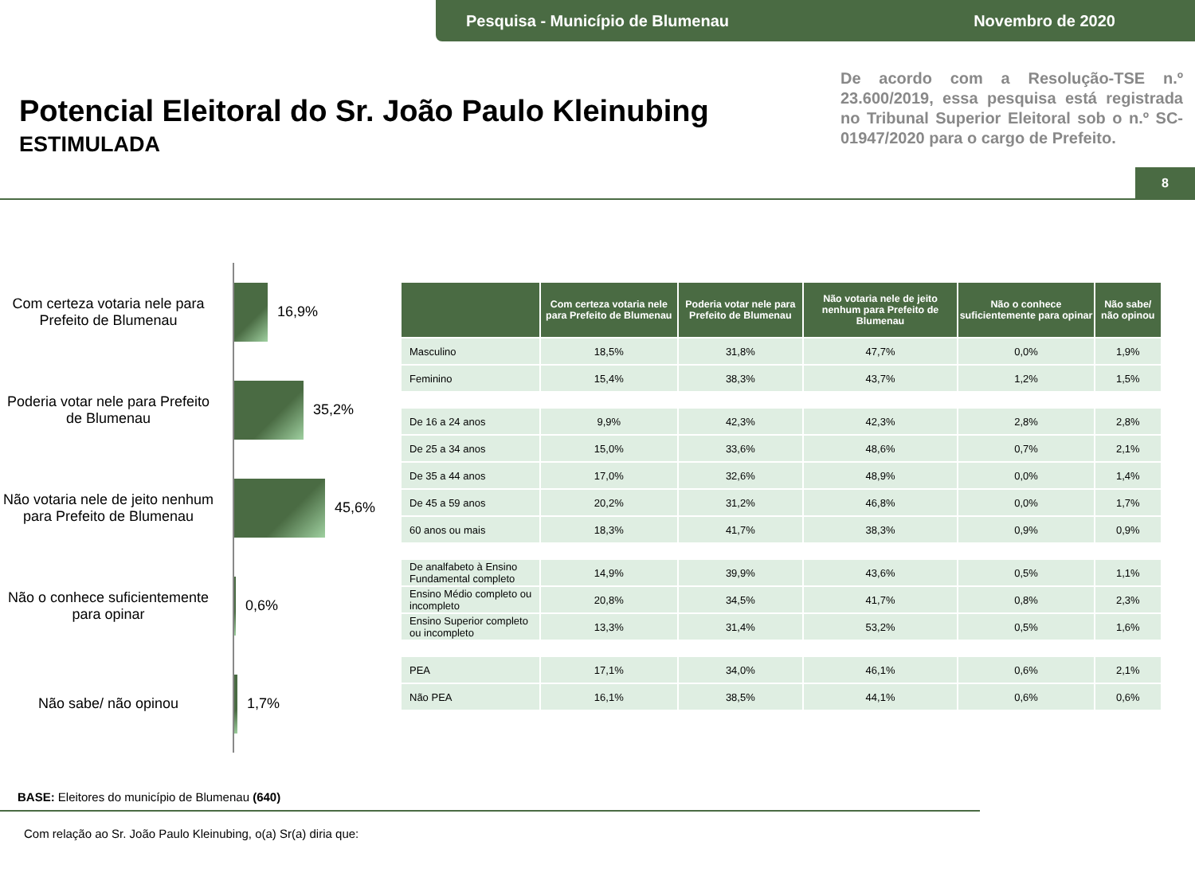Pesquisa - Município de Blumenau Novembro de 2020
Potencial Eleitoral do Sr. João Paulo Kleinubing
ESTIMULADA
De acordo com a Resolução-TSE n.º 23.600/2019, essa pesquisa está registrada no Tribunal Superior Eleitoral sob o n.º SC-01947/2020 para o cargo de Prefeito.
8
Com certeza votaria nele para Prefeito de Blumenau
16,9%
Poderia votar nele para Prefeito de Blumenau
35,2%
Não votaria nele de jeito nenhum para Prefeito de Blumenau
45,6%
Não o conhece suficientemente para opinar
0,6%
Não sabe/ não opinou 1,7%
| | Com certeza votaria nele para Prefeito de Blumenau | Poderia votar nele para Prefeito de Blumenau | Não votaria nele de jeito nenhum para Prefeito de Blumenau | Não o conhece suficientemente para opinar | Não sabe/ não opinou |
| --- | --- | --- | --- | --- | --- |
| Masculino | 18,5% | 31,8% | 47,7% | 0,0% | 1,9% |
| Feminino | 15,4% | 38,3% | 43,7% | 1,2% | 1,5% |
| De 16 a 24 anos | 9,9% | 42,3% | 42,3% | 2,8% | 2,8% |
| De 25 a 34 anos | 15,0% | 33,6% | 48,6% | 0,7% | 2,1% |
| De 35 a 44 anos | 17,0% | 32,6% | 48,9% | 0,0% | 1,4% |
| De 45 a 59 anos | 20,2% | 31,2% | 46,8% | 0,0% | 1,7% |
| 60 anos ou mais | 18,3% | 41,7% | 38,3% | 0,9% | 0,9% |
| De analfabeto à Ensino Fundamental completo | 14,9% | 39,9% | 43,6% | 0,5% | 1,1% |
| Ensino Médio completo ou incompleto | 20,8% | 34,5% | 41,7% | 0,8% | 2,3% |
| Ensino Superior completo ou incompleto | 13,3% | 31,4% | 53,2% | 0,5% | 1,6% |
| PEA | 17,1% | 34,0% | 46,1% | 0,6% | 2,1% |
| Não PEA | 16,1% | 38,5% | 44,1% | 0,6% | 0,6% |
BASE: Eleitores do município de Blumenau (640)
Com relação ao Sr. João Paulo Kleinubing, o(a) Sr(a) diria que: